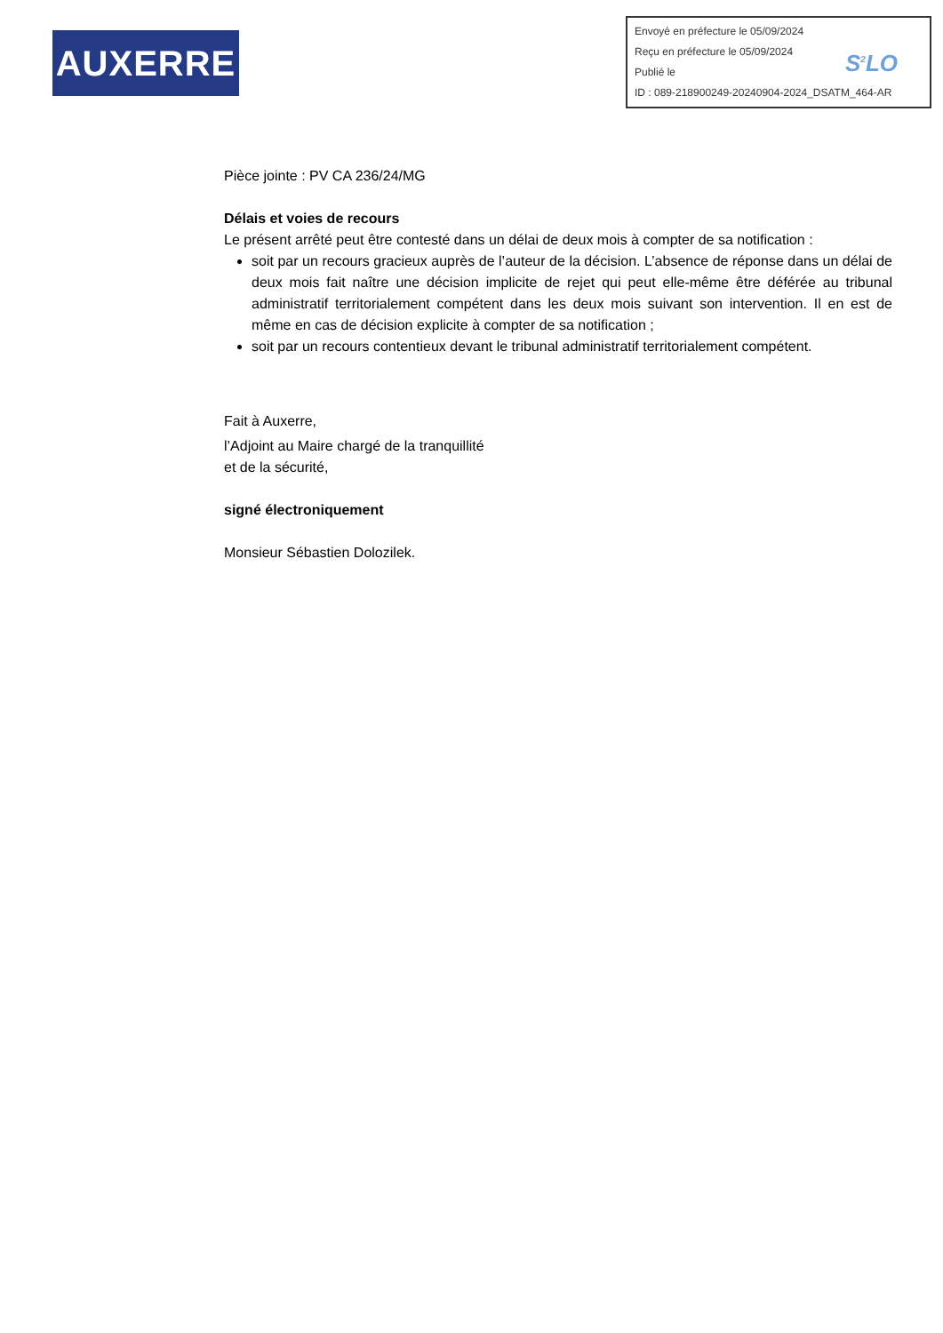AUXERRE
Envoyé en préfecture le 05/09/2024
Reçu en préfecture le 05/09/2024
Publié le
ID : 089-218900249-20240904-2024_DSATM_464-AR
S<sup>2</sup>LO
Pièce jointe : PV CA 236/24/MG
Délais et voies de recours
Le présent arrêté peut être contesté dans un délai de deux mois à compter de sa notification :
soit par un recours gracieux auprès de l’auteur de la décision. L’absence de réponse dans un délai de deux mois fait naître une décision implicite de rejet qui peut elle-même être déférée au tribunal administratif territorialement compétent dans les deux mois suivant son intervention. Il en est de même en cas de décision explicite à compter de sa notification ;
soit par un recours contentieux devant le tribunal administratif territorialement compétent.
Fait à Auxerre,
l’Adjoint au Maire chargé de la tranquillité
et de la sécurité,
signé électroniquement
Monsieur Sébastien Dolozilek.